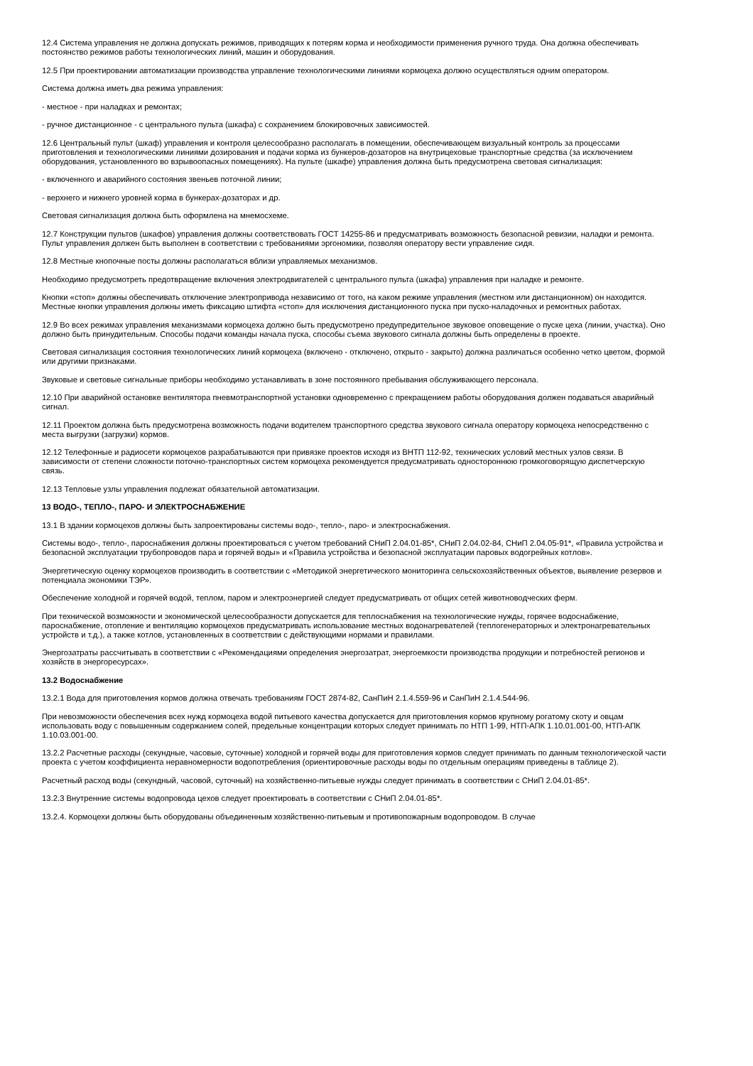12.4 Система управления не должна допускать режимов, приводящих к потерям корма и необходимости применения ручного труда. Она должна обеспечивать постоянство режимов работы технологических линий, машин и оборудования.
12.5 При проектировании автоматизации производства управление технологическими линиями кормоцеха должно осуществляться одним оператором.
Система должна иметь два режима управления:
- местное - при наладках и ремонтах;
- ручное дистанционное - с центрального пульта (шкафа) с сохранением блокировочных зависимостей.
12.6 Центральный пульт (шкаф) управления и контроля целесообразно располагать в помещении, обеспечивающем визуальный контроль за процессами приготовления и технологическими линиями дозирования и подачи корма из бункеров-дозаторов на внутрицеховые транспортные средства (за исключением оборудования, установленного во взрывоопасных помещениях). На пульте (шкафе) управления должна быть предусмотрена световая сигнализация:
- включенного и аварийного состояния звеньев поточной линии;
- верхнего и нижнего уровней корма в бункерах-дозаторах и др.
Световая сигнализация должна быть оформлена на мнемосхеме.
12.7 Конструкции пультов (шкафов) управления должны соответствовать ГОСТ 14255-86 и предусматривать возможность безопасной ревизии, наладки и ремонта. Пульт управления должен быть выполнен в соответствии с требованиями эргономики, позволяя оператору вести управление сидя.
12.8 Местные кнопочные посты должны располагаться вблизи управляемых механизмов.
Необходимо предусмотреть предотвращение включения электродвигателей с центрального пульта (шкафа) управления при наладке и ремонте.
Кнопки «стоп» должны обеспечивать отключение электропривода независимо от того, на каком режиме управления (местном или дистанционном) он находится. Местные кнопки управления должны иметь фиксацию штифта «стоп» для исключения дистанционного пуска при пуско-наладочных и ремонтных работах.
12.9 Во всех режимах управления механизмами кормоцеха должно быть предусмотрено предупредительное звуковое оповещение о пуске цеха (линии, участка). Оно должно быть принудительным. Способы подачи команды начала пуска, способы съема звукового сигнала должны быть определены в проекте.
Световая сигнализация состояния технологических линий кормоцеха (включено - отключено, открыто - закрыто) должна различаться особенно четко цветом, формой или другими признаками.
Звуковые и световые сигнальные приборы необходимо устанавливать в зоне постоянного пребывания обслуживающего персонала.
12.10 При аварийной остановке вентилятора пневмотранспортной установки одновременно с прекращением работы оборудования должен подаваться аварийный сигнал.
12.11 Проектом должна быть предусмотрена возможность подачи водителем транспортного средства звукового сигнала оператору кормоцеха непосредственно с места выгрузки (загрузки) кормов.
12.12 Телефонные и радиосети кормоцехов разрабатываются при привязке проектов исходя из ВНТП 112-92, технических условий местных узлов связи. В зависимости от степени сложности поточно-транспортных систем кормоцеха рекомендуется предусматривать одностороннюю громкоговорящую диспетчерскую связь.
12.13 Тепловые узлы управления подлежат обязательной автоматизации.
13 ВОДО-, ТЕПЛО-, ПАРО- И ЭЛЕКТРОСНАБЖЕНИЕ
13.1 В здании кормоцехов должны быть запроектированы системы водо-, тепло-, паро- и электроснабжения.
Системы водо-, тепло-, пароснабжения должны проектироваться с учетом требований СНиП 2.04.01-85*, СНиП 2.04.02-84, СНиП 2.04.05-91*, «Правила устройства и безопасной эксплуатации трубопроводов пара и горячей воды» и «Правила устройства и безопасной эксплуатации паровых водогрейных котлов».
Энергетическую оценку кормоцехов производить в соответствии с «Методикой энергетического мониторинга сельскохозяйственных объектов, выявление резервов и потенциала экономики ТЭР».
Обеспечение холодной и горячей водой, теплом, паром и электроэнергией следует предусматривать от общих сетей животноводческих ферм.
При технической возможности и экономической целесообразности допускается для теплоснабжения на технологические нужды, горячее водоснабжение, пароснабжение, отопление и вентиляцию кормоцехов предусматривать использование местных водонагревателей (теплогенераторных и электронагревательных устройств и т.д.), а также котлов, установленных в соответствии с действующими нормами и правилами.
Энергозатраты рассчитывать в соответствии с «Рекомендациями определения энергозатрат, энергоемкости производства продукции и потребностей регионов и хозяйств в энергоресурсах».
13.2 Водоснабжение
13.2.1 Вода для приготовления кормов должна отвечать требованиям ГОСТ 2874-82, СанПиН 2.1.4.559-96 и СанПиН 2.1.4.544-96.
При невозможности обеспечения всех нужд кормоцеха водой питьевого качества допускается для приготовления кормов крупному рогатому скоту и овцам использовать воду с повышенным содержанием солей, предельные концентрации которых следует принимать по НТП 1-99, НТП-АПК 1.10.01.001-00, НТП-АПК 1.10.03.001-00.
13.2.2 Расчетные расходы (секундные, часовые, суточные) холодной и горячей воды для приготовления кормов следует принимать по данным технологической части проекта с учетом коэффициента неравномерности водопотребления (ориентировочные расходы воды по отдельным операциям приведены в таблице 2).
Расчетный расход воды (секундный, часовой, суточный) на хозяйственно-питьевые нужды следует принимать в соответствии с СНиП 2.04.01-85*.
13.2.3 Внутренние системы водопровода цехов следует проектировать в соответствии с СНиП 2.04.01-85*.
13.2.4. Кормоцехи должны быть оборудованы объединенным хозяйственно-питьевым и противопожарным водопроводом. В случае